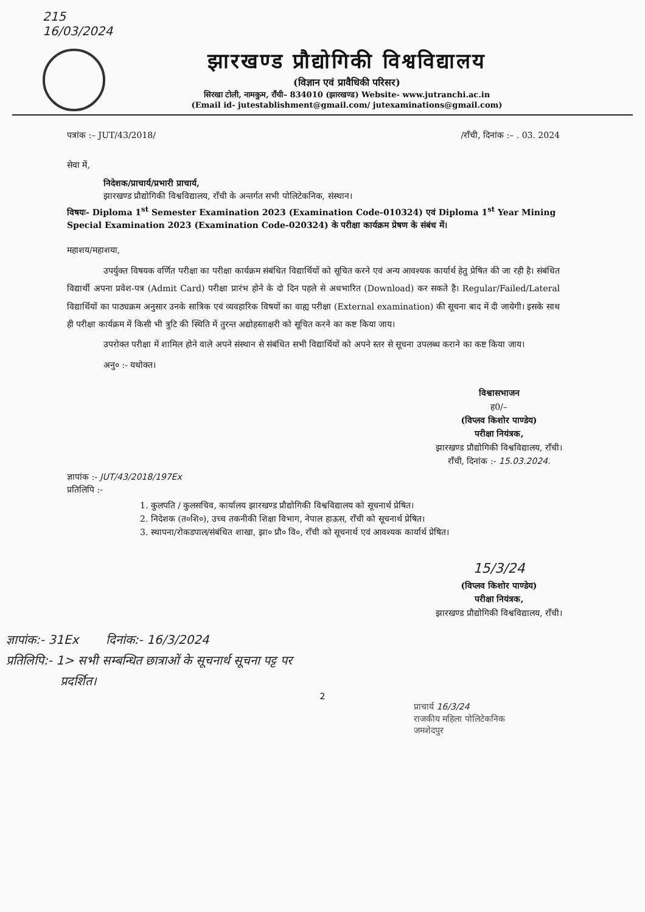215
16/03/2024
झारखण्ड प्रौद्योगिकी विश्वविद्यालय
(विज्ञान एवं प्रावैधिकी परिसर)
सिरखा टोली, नामकुम, राँची– 834010 (झारखण्ड) Website- www.jutranchi.ac.in
(Email id- jutestablishment@gmail.com/ jutexaminations@gmail.com)
पत्रांक :– JUT/43/2018/ /राँची, दिनांक :– . 03. 2024
सेवा में,
निदेशक/प्राचार्य/प्रभारी प्राचार्य,
झारखण्ड प्रौद्योगिकी विश्वविद्यालय, राँची के अन्तर्गत सभी पोलिटेकनिक, संस्थान।
विषयः- Diploma 1<sup>st</sup> Semester Examination 2023 (Examination Code-010324) एवं Diploma 1<sup>st</sup> Year Mining Special Examination 2023 (Examination Code-020324) के परीक्षा कार्यक्रम प्रेषण के संबंध में।
महाशय/महाशया,
उपर्युक्त विषयक वर्णित परीक्षा का परीक्षा कार्यक्रम संबंधित विद्यार्थियों को सूचित करने एवं अन्य आवश्यक कार्यार्थ हेतु प्रेषित की जा रही है। संबंधित विद्यार्थी अपना प्रवेश-पत्र (Admit Card) परीक्षा प्रारंभ होने के दो दिन पहले से अधभारित (Download) कर सकते है। Regular/Failed/Lateral विद्यार्थियों का पाठ्यक्रम अनुसार उनके सात्रिक एवं व्यवहारिक विषयों का वाह्य परीक्षा (External examination) की सूचना बाद में दी जायेगी। इसके साथ ही परीक्षा कार्यक्रम में किसी भी त्रुटि की स्थिति में तुरन्त अद्योहस्ताक्षरी को सूचित करने का कष्ट किया जाय।
उपरोक्त परीक्षा में शामिल होने वाले अपने संस्थान से संबंधित सभी विद्यार्थियों को अपने स्तर से सूचना उपलब्ध कराने का कष्ट किया जाय।
अनु० :- यथोक्त।
विश्वासभाजन
ह0/–
(विप्लव किशोर पाण्डेय)
परीक्षा नियंत्रक,
झारखण्ड प्रौद्योगिकी विश्वविद्यालय, राँची।
राँची, दिनांक :- 15.03.2024.
ज्ञापांक :- JUT/43/2018/197Ex
प्रतिलिपि :-
1. कुलपति / कुलसचिव, कार्यालय झारखण्ड प्रौद्योगिकी विश्वविद्यालय को सूचनार्थ प्रेषित।
2. निदेशक (त०शि०), उच्च तकनीकी शिक्षा विभाग, नेपाल हाऊस, राँची को सूचनार्थ प्रेषित।
3. स्थापना/रोकडपाल/संबंधित शाखा, झा० प्रौ० वि०, राँची को सूचनार्थ एवं आवश्यक कार्यार्थ प्रेषित।
15/3/24
(विप्लव किशोर पाण्डेय)
परीक्षा नियंत्रक,
झारखण्ड प्रौद्योगिकी विश्वविद्यालय, राँची।
ज्ञापांक:- 31Ex दिनांक:- 16/3/2024
प्रतिलिपि:- 1> सभी सम्बन्धित छात्राओं के सूचनार्थ सूचना पट्ट पर
प्रदर्शित।
2
प्राचार्य 16/3/24
राजकीय महिला पोलिटेकनिक
जमशेदपुर